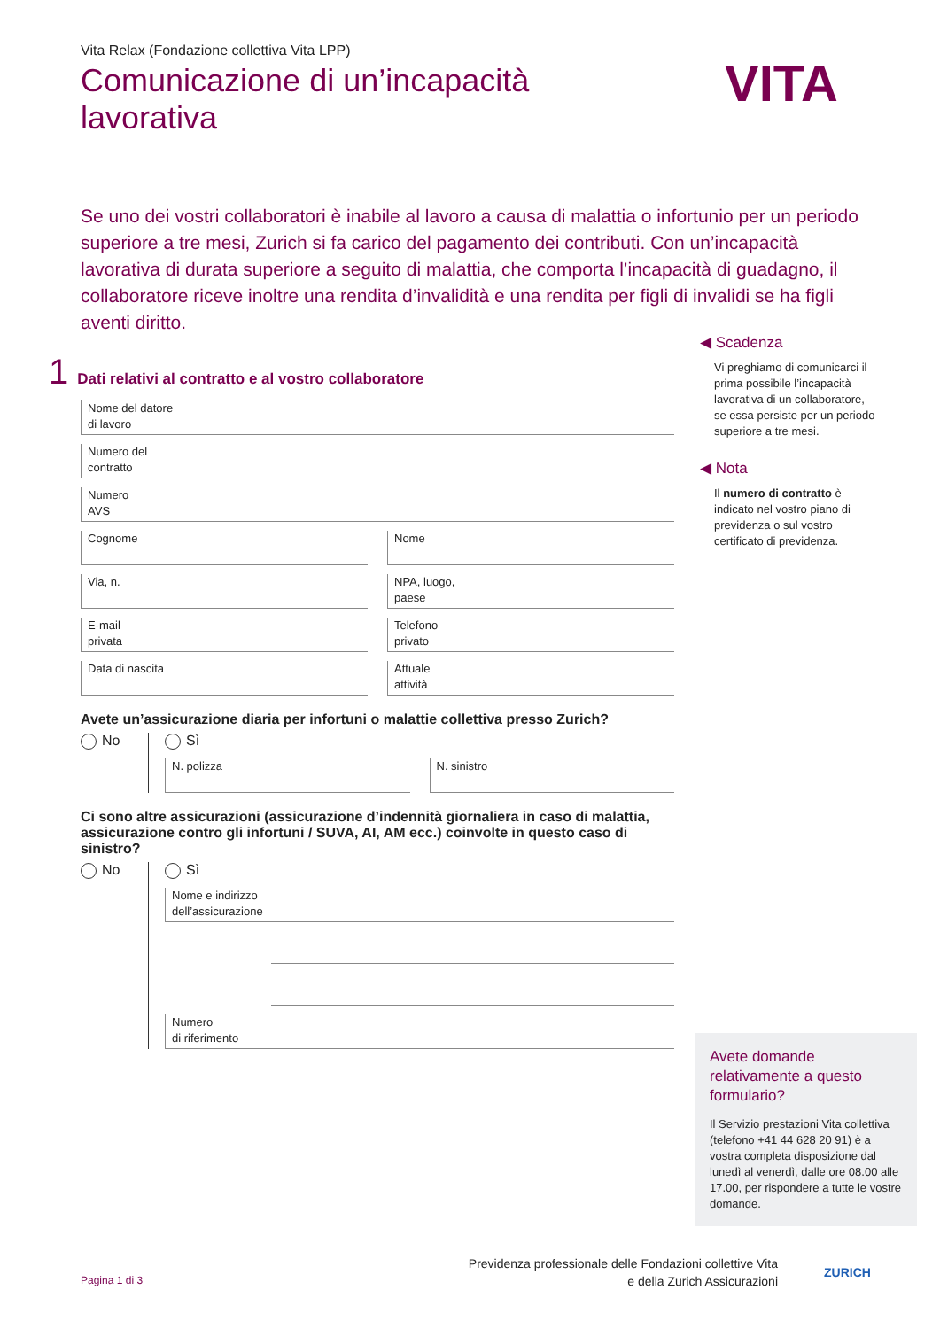Vita Relax (Fondazione collettiva Vita LPP)
Comunicazione di un’incapacità lavorativa
Se uno dei vostri collaboratori è inabile al lavoro a causa di malattia o infortunio per un periodo superiore a tre mesi, Zurich si fa carico del pagamento dei contributi. Con un’incapacità lavorativa di durata superiore a seguito di malattia, che comporta l’incapacità di guadagno, il collaboratore riceve inoltre una rendita d’invalidità e una rendita per figli di invalidi se ha figli aventi diritto.
1 Dati relativi al contratto e al vostro collaboratore
Nome del datore
di lavoro
Numero del
contratto
Numero
AVS
Cognome Nome
Via, n. NPA, luogo,
paese
E-mail
privata
Telefono
privato
Data di nascita Attuale
attività
Avete un’assicurazione diaria per infortuni o malattie collettiva presso Zurich?
No Sì
N. polizza N. sinistro
Ci sono altre assicurazioni (assicurazione d’indennità giornaliera in caso di malattia, assicurazione contro gli infortuni / SUVA, AI, AM ecc.) coinvolte in questo caso di sinistro?
No Sì
Nome e indirizzo
dell’assicurazione
Numero
di riferimento
◀ Scadenza
Vi preghiamo di comunicarci il prima possibile l’incapacità lavorativa di un collaboratore, se essa persiste per un periodo superiore a tre mesi.
◀ Nota
Il numero di contratto è indicato nel vostro piano di previdenza o sul vostro certificato di previdenza.
VITA
Avete domande relativamente a questo formulario?
Il Servizio prestazioni Vita collettiva (telefono +41 44 628 20 91) è a vostra completa disposizione dal lunedì al venerdì, dalle ore 08.00 alle 17.00, per rispondere a tutte le vostre domande.
Pagina 1 di 3
Previdenza professionale delle Fondazioni collettive Vita
e della Zurich Assicurazioni
ZURICH